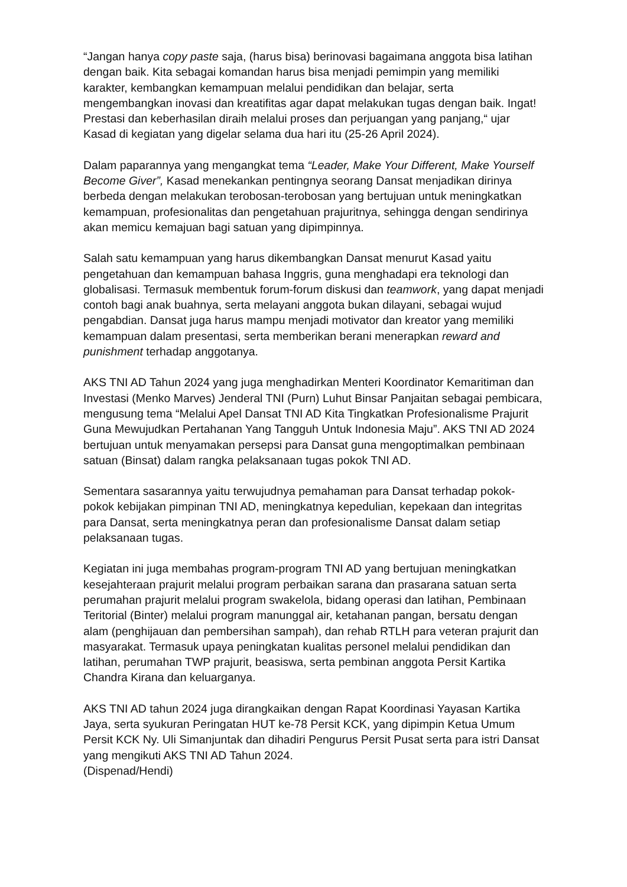“Jangan hanya copy paste saja, (harus bisa) berinovasi bagaimana anggota bisa latihan dengan baik. Kita sebagai komandan harus bisa menjadi pemimpin yang memiliki karakter, kembangkan kemampuan melalui pendidikan dan belajar, serta mengembangkan inovasi dan kreatifitas agar dapat melakukan tugas dengan baik. Ingat! Prestasi dan keberhasilan diraih melalui proses dan perjuangan yang panjang,“ ujar Kasad di kegiatan yang digelar selama dua hari itu (25-26 April 2024).
Dalam paparannya yang mengangkat tema “Leader, Make Your Different, Make Yourself Become Giver”, Kasad menekankan pentingnya seorang Dansat menjadikan dirinya berbeda dengan melakukan terobosan-terobosan yang bertujuan untuk meningkatkan kemampuan, profesionalitas dan pengetahuan prajuritnya, sehingga dengan sendirinya akan memicu kemajuan bagi satuan yang dipimpinnya.
Salah satu kemampuan yang harus dikembangkan Dansat menurut Kasad yaitu pengetahuan dan kemampuan bahasa Inggris, guna menghadapi era teknologi dan globalisasi. Termasuk membentuk forum-forum diskusi dan teamwork, yang dapat menjadi contoh bagi anak buahnya, serta melayani anggota bukan dilayani, sebagai wujud pengabdian. Dansat juga harus mampu menjadi motivator dan kreator yang memiliki kemampuan dalam presentasi, serta memberikan berani menerapkan reward and punishment terhadap anggotanya.
AKS TNI AD Tahun 2024 yang juga menghadirkan Menteri Koordinator Kemaritiman dan Investasi (Menko Marves) Jenderal TNI (Purn) Luhut Binsar Panjaitan sebagai pembicara, mengusung tema “Melalui Apel Dansat TNI AD Kita Tingkatkan Profesionalisme Prajurit Guna Mewujudkan Pertahanan Yang Tangguh Untuk Indonesia Maju”. AKS TNI AD 2024 bertujuan untuk menyamakan persepsi para Dansat guna mengoptimalkan pembinaan satuan (Binsat) dalam rangka pelaksanaan tugas pokok TNI AD.
Sementara sasarannya yaitu terwujudnya pemahaman para Dansat terhadap pokok-pokok kebijakan pimpinan TNI AD, meningkatnya kepedulian, kepekaan dan integritas para Dansat, serta meningkatnya peran dan profesionalisme Dansat dalam setiap pelaksanaan tugas.
Kegiatan ini juga membahas program-program TNI AD yang bertujuan meningkatkan kesejahteraan prajurit melalui program perbaikan sarana dan prasarana satuan serta perumahan prajurit melalui program swakelola, bidang operasi dan latihan, Pembinaan Teritorial (Binter) melalui program manunggal air, ketahanan pangan, bersatu dengan alam (penghijauan dan pembersihan sampah), dan rehab RTLH para veteran prajurit dan masyarakat. Termasuk upaya peningkatan kualitas personel melalui pendidikan dan latihan, perumahan TWP prajurit, beasiswa, serta pembinan anggota Persit Kartika Chandra Kirana dan keluarganya.
AKS TNI AD tahun 2024 juga dirangkaikan dengan Rapat Koordinasi Yayasan Kartika Jaya, serta syukuran Peringatan HUT ke-78 Persit KCK, yang dipimpin Ketua Umum Persit KCK Ny. Uli Simanjuntak dan dihadiri Pengurus Persit Pusat serta para istri Dansat yang mengikuti AKS TNI AD Tahun 2024.
(Dispenad/Hendi)